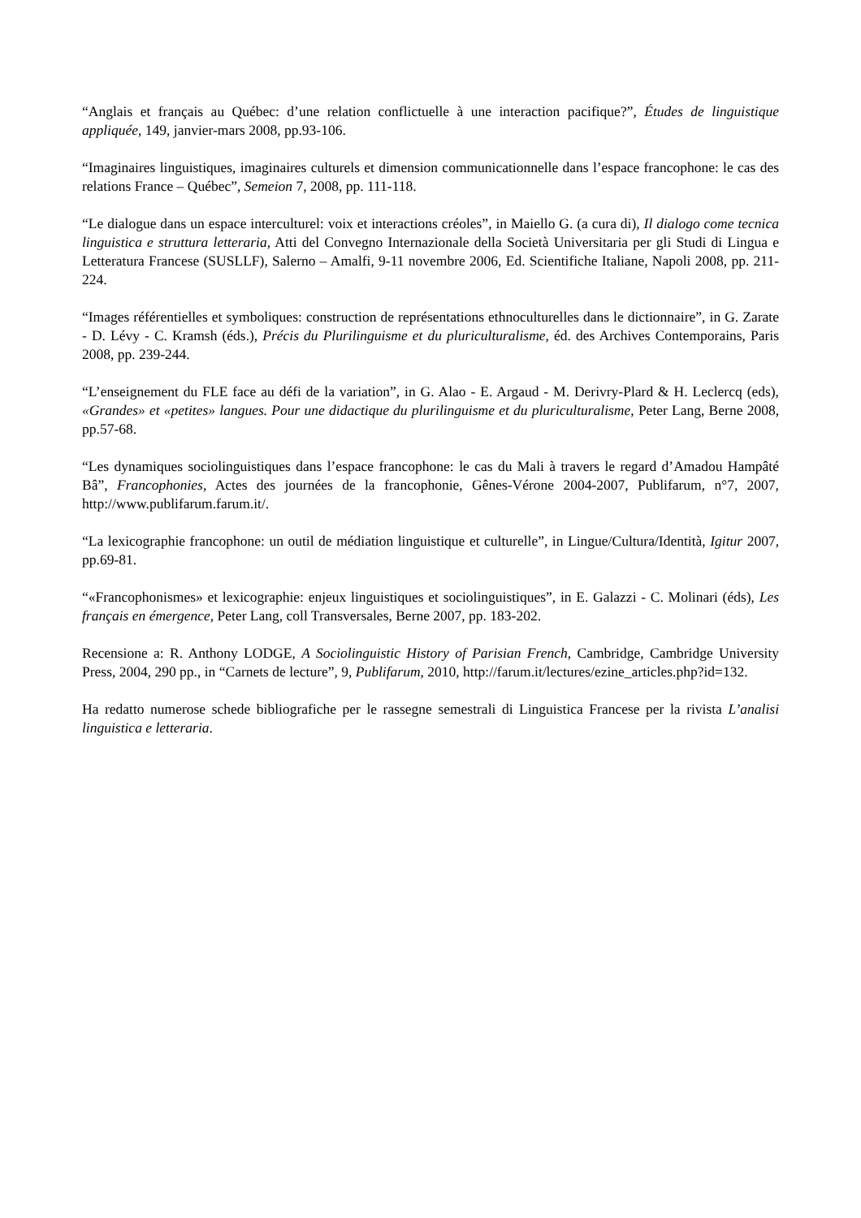“Anglais et français au Québec: d’une relation conflictuelle à une interaction pacifique?”, Études de linguistique appliquée, 149, janvier-mars 2008, pp.93-106.
“Imaginaires linguistiques, imaginaires culturels et dimension communicationnelle dans l’espace francophone: le cas des relations France – Québec”, Semeion 7, 2008, pp. 111-118.
“Le dialogue dans un espace interculturel: voix et interactions créoles”, in Maiello G. (a cura di), Il dialogo come tecnica linguistica e struttura letteraria, Atti del Convegno Internazionale della Società Universitaria per gli Studi di Lingua e Letteratura Francese (SUSLLF), Salerno – Amalfi, 9-11 novembre 2006, Ed. Scientifiche Italiane, Napoli 2008, pp. 211-224.
“Images référentielles et symboliques: construction de représentations ethnoculturelles dans le dictionnaire”, in G. Zarate - D. Lévy - C. Kramsh (éds.), Précis du Plurilinguisme et du pluriculturalisme, éd. des Archives Contemporains, Paris 2008, pp. 239-244.
“L’enseignement du FLE face au défi de la variation”, in G. Alao - E. Argaud - M. Derivry-Plard & H. Leclercq (eds), «Grandes» et «petites» langues. Pour une didactique du plurilinguisme et du pluriculturalisme, Peter Lang, Berne 2008, pp.57-68.
“Les dynamiques sociolinguistiques dans l’espace francophone: le cas du Mali à travers le regard d’Amadou Hampâté Bâ”, Francophonies, Actes des journées de la francophonie, Gênes-Vérone 2004-2007, Publifarum, n°7, 2007, http://www.publifarum.farum.it/.
“La lexicographie francophone: un outil de médiation linguistique et culturelle”, in Lingue/Cultura/Identità, Igitur 2007, pp.69-81.
“«Francophonismes» et lexicographie: enjeux linguistiques et sociolinguistiques”, in E. Galazzi - C. Molinari (éds), Les français en émergence, Peter Lang, coll Transversales, Berne 2007, pp. 183-202.
Recensione a: R. Anthony LODGE, A Sociolinguistic History of Parisian French, Cambridge, Cambridge University Press, 2004, 290 pp., in “Carnets de lecture”, 9, Publifarum, 2010, http://farum.it/lectures/ezine_articles.php?id=132.
Ha redatto numerose schede bibliografiche per le rassegne semestrali di Linguistica Francese per la rivista L’analisi linguistica e letteraria.